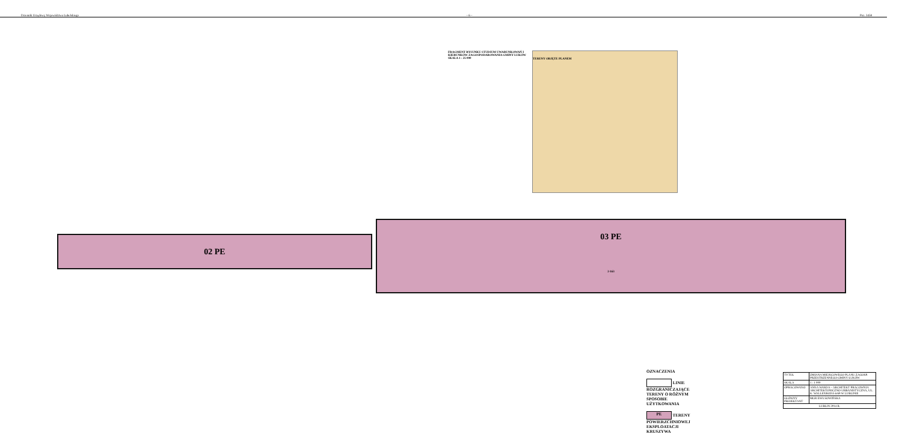Dziennik Urzędowy Województwa Lubelskiego – 6 – Poz. 3458
FRAGMENT RYSUNKU STUDIUM UWARUNKOWAŃ I KIERUNKÓW ZAGOSPODAROWANIA GMINY ŁUKÓW SKALA 1 : 25 000
TERENY OBJĘTE PLANEM
02 PE
03 PE
2-163
OZNACZENIA
LINIE ROZGRANICZAJĄCE TERENY O RÓŻNYM SPOSOBIE UŻYTKOWANIA
PE TERENY POWIERZCHNIOWEJ EKSPLOATACJI KRUSZYWA
| TYTUŁ | ZMIANA MIEJSCOWEGO PLANU ZAGOSP. PRZESTRZENNEGO GMINY ŁUKÓW |
| SKALA | 1 : 1 000 |
| OPRACOWANO | ANNA WARDA – ARCHITEKT PRACOWNIA ARCHITEKTONICZNO-URBANISTYCZNA, UL. K. WALLENRODA 6/69 W LUBLINIE |
| GŁÓWNY PROJEKTANT | MGR EWA SOWIŃSKA |
| LUBLIN 2014 R. | |